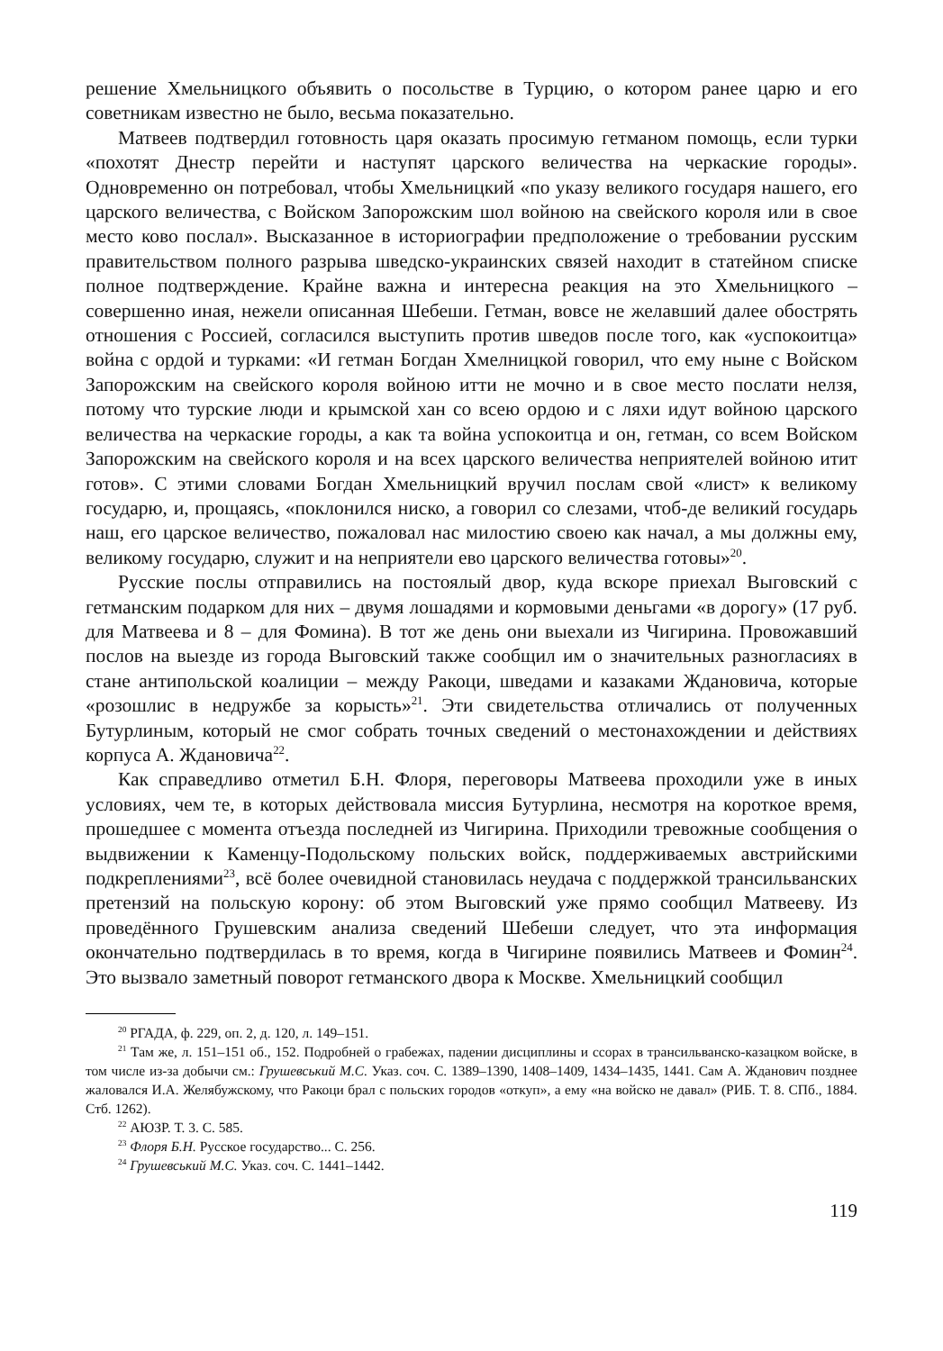решение Хмельницкого объявить о посольстве в Турцию, о котором ранее царю и его советникам известно не было, весьма показательно.
Матвеев подтвердил готовность царя оказать просимую гетманом помощь, если турки «похотят Днестр перейти и наступят царского величества на черкаские городы». Одновременно он потребовал, чтобы Хмельницкий «по указу великого государя нашего, его царского величества, с Войском Запорожским шол войною на свейского короля или в свое место ково послал». Высказанное в историографии предположение о требовании русским правительством полного разрыва шведско-украинских связей находит в статейном списке полное подтверждение. Крайне важна и интересна реакция на это Хмельницкого – совершенно иная, нежели описанная Шебеши. Гетман, вовсе не желавший далее обострять отношения с Россией, согласился выступить против шведов после того, как «успокоитца» война с ордой и турками: «И гетман Богдан Хмелницкой говорил, что ему ныне с Войском Запорожским на свейского короля войною итти не мочно и в свое место послати нелзя, потому что турские люди и крымской хан со всею ордою и с ляхи идут войною царского величества на черкаские городы, а как та война успокоитца и он, гетман, со всем Войском Запорожским на свейского короля и на всех царского величества неприятелей войною итит готов». С этими словами Богдан Хмельницкий вручил послам свой «лист» к великому государю, и, прощаясь, «поклонился ниско, а говорил со слезами, чтоб-де великий государь наш, его царское величество, пожаловал нас милостию своею как начал, а мы должны ему, великому государю, служит и на неприятели ево царского величества готовы»<sup>20</sup>.
Русские послы отправились на постоялый двор, куда вскоре приехал Выговский с гетманским подарком для них – двумя лошадями и кормовыми деньгами «в дорогу» (17 руб. для Матвеева и 8 – для Фомина). В тот же день они выехали из Чигирина. Провожавший послов на выезде из города Выговский также сообщил им о значительных разногласиях в стане антипольской коалиции – между Ракоци, шведами и казаками Ждановича, которые «розошлис в недружбе за корысть»<sup>21</sup>. Эти свидетельства отличались от полученных Бутурлиным, который не смог собрать точных сведений о местонахождении и действиях корпуса А. Ждановича<sup>22</sup>.
Как справедливо отметил Б.Н. Флоря, переговоры Матвеева проходили уже в иных условиях, чем те, в которых действовала миссия Бутурлина, несмотря на короткое время, прошедшее с момента отъезда последней из Чигирина. Приходили тревожные сообщения о выдвижении к Каменцу-Подольскому польских войск, поддерживаемых австрийскими подкреплениями<sup>23</sup>, всё более очевидной становилась неудача с поддержкой трансильванских претензий на польскую корону: об этом Выговский уже прямо сообщил Матвееву. Из проведённого Грушевским анализа сведений Шебеши следует, что эта информация окончательно подтвердилась в то время, когда в Чигирине появились Матвеев и Фомин<sup>24</sup>. Это вызвало заметный поворот гетманского двора к Москве. Хмельницкий сообщил
<sup>20</sup> РГАДА, ф. 229, оп. 2, д. 120, л. 149–151.
<sup>21</sup> Там же, л. 151–151 об., 152. Подробней о грабежах, падении дисциплины и ссорах в трансильванско-казацком войске, в том числе из-за добычи см.: Грушевський М.С. Указ. соч. С. 1389–1390, 1408–1409, 1434–1435, 1441. Сам А. Жданович позднее жаловался И.А. Желябужскому, что Ракоци брал с польских городов «откуп», а ему «на войско не давал» (РИБ. Т. 8. СПб., 1884. Стб. 1262).
<sup>22</sup> АЮЗР. Т. 3. С. 585.
<sup>23</sup> Флоря Б.Н. Русское государство... С. 256.
<sup>24</sup> Грушевський М.С. Указ. соч. С. 1441–1442.
119